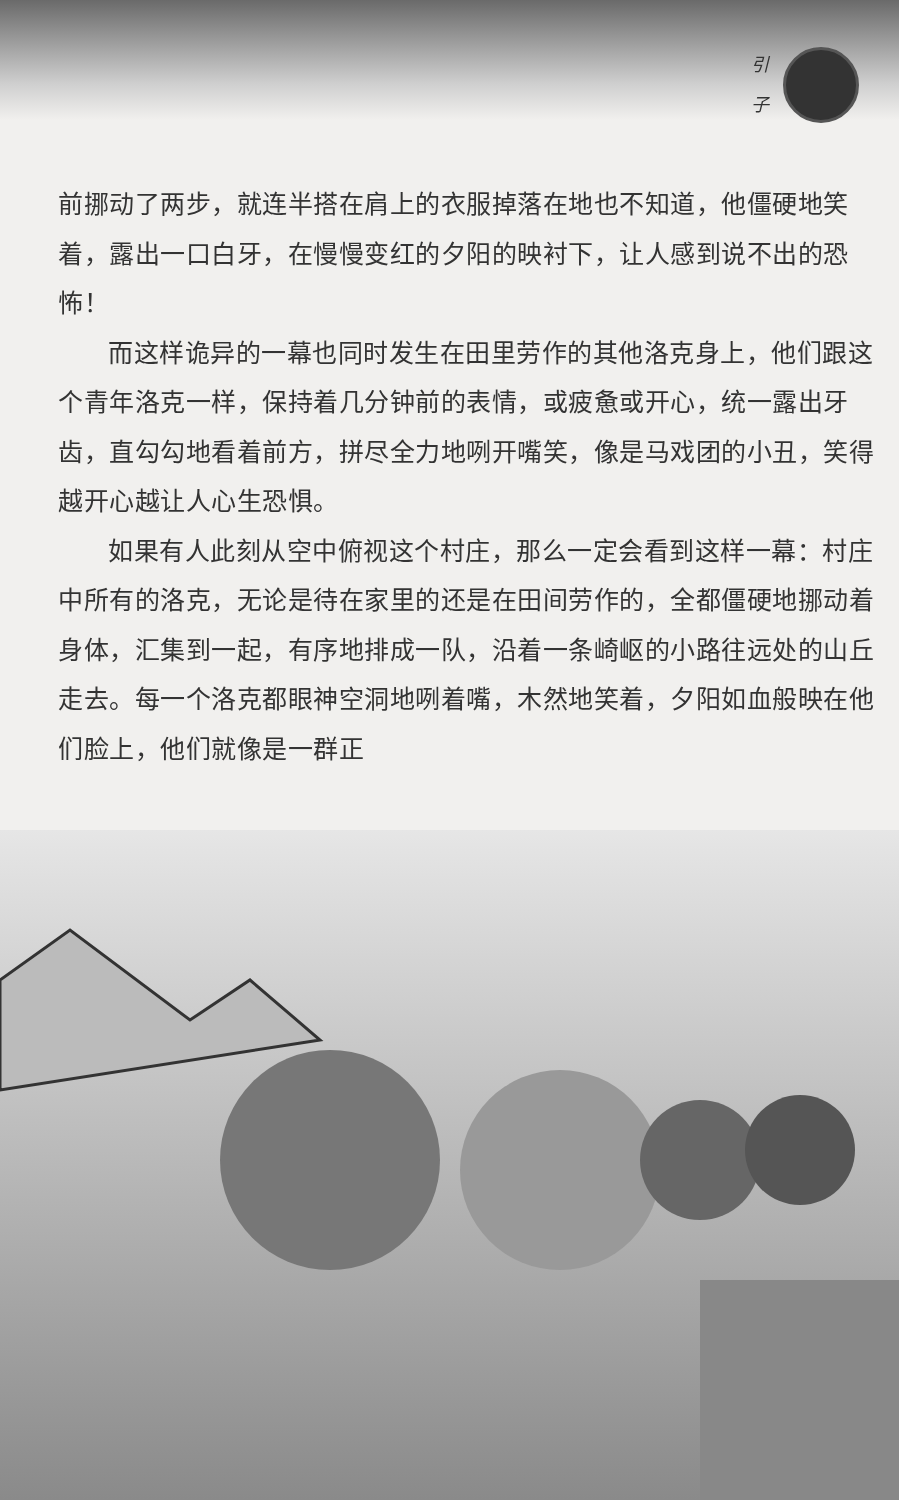引
子
前挪动了两步，就连半搭在肩上的衣服掉落在地也不知道，他僵硬地笑着，露出一口白牙，在慢慢变红的夕阳的映衬下，让人感到说不出的恐怖！
而这样诡异的一幕也同时发生在田里劳作的其他洛克身上，他们跟这个青年洛克一样，保持着几分钟前的表情，或疲惫或开心，统一露出牙齿，直勾勾地看着前方，拼尽全力地咧开嘴笑，像是马戏团的小丑，笑得越开心越让人心生恐惧。
如果有人此刻从空中俯视这个村庄，那么一定会看到这样一幕：村庄中所有的洛克，无论是待在家里的还是在田间劳作的，全都僵硬地挪动着身体，汇集到一起，有序地排成一队，沿着一条崎岖的小路往远处的山丘走去。每一个洛克都眼神空洞地咧着嘴，木然地笑着，夕阳如血般映在他们脸上，他们就像是一群正